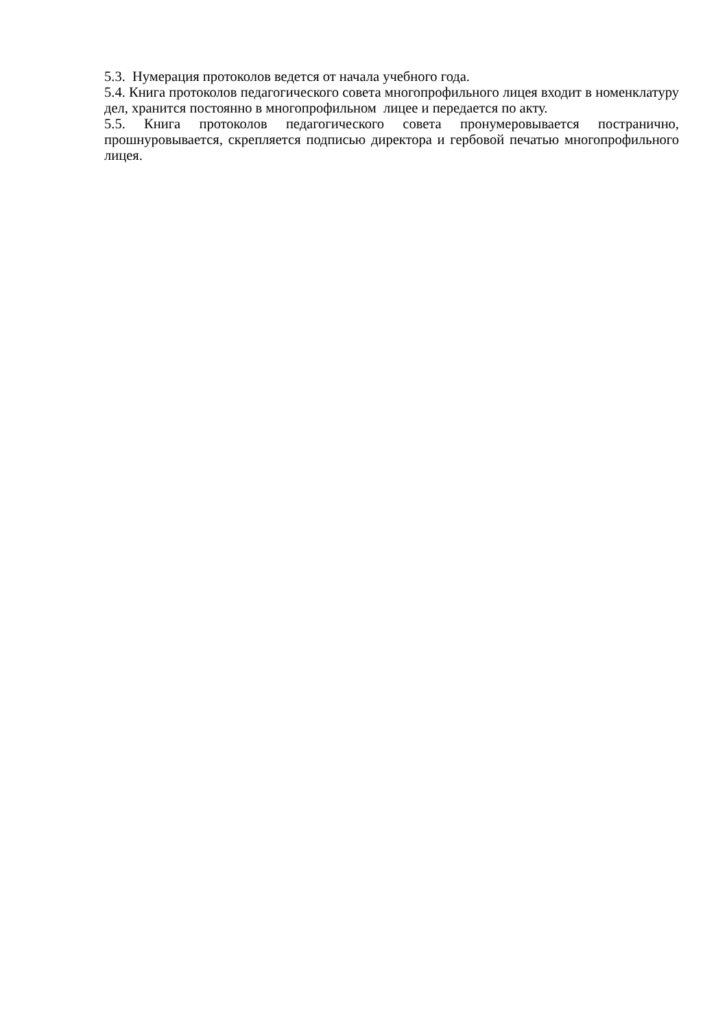5.3. Нумерация протоколов ведется от начала учебного года.
5.4. Книга протоколов педагогического совета многопрофильного лицея входит в номенклатуру дел, хранится постоянно в многопрофильном лицее и передается по акту.
5.5. Книга протоколов педагогического совета пронумеровывается постранично, прошнуровывается, скрепляется подписью директора и гербовой печатью многопрофильного лицея.